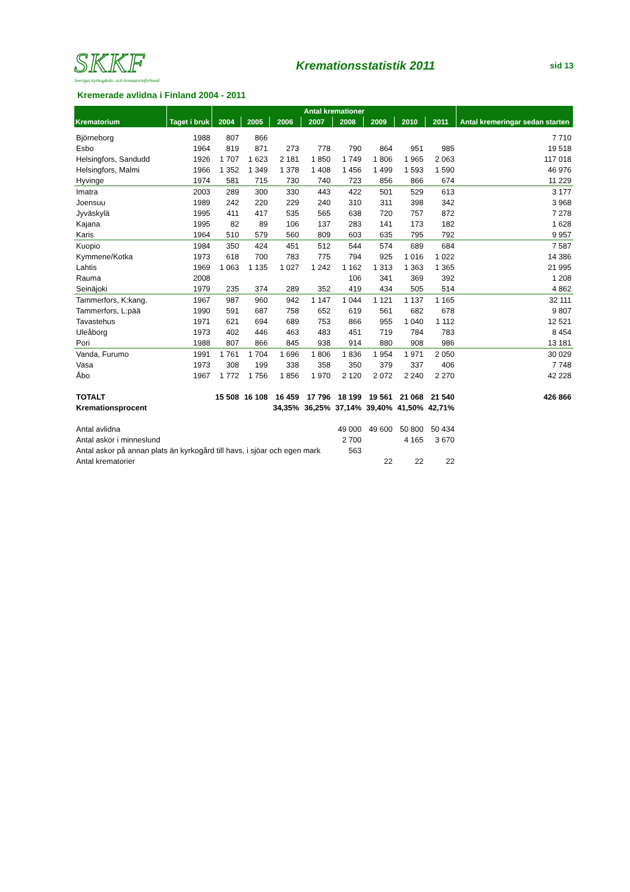SKKF
Sveriges kyrkogårds- och krematorieförbund
Kremationsstatistik 2011
sid 13
Kremerade avlidna i Finland 2004 - 2011
| Krematorium | Taget i bruk | Antal kremationer | | | | | | | | Antal kremeringar sedan starten |
| --- | --- | --- | --- | --- | --- | --- | --- | --- | --- | --- |
| | | 2004 | 2005 | 2006 | 2007 | 2008 | 2009 | 2010 | 2011 | |
| Björneborg | 1988 | 807 | 866 | | | | | | | 7 710 |
| Esbo | 1964 | 819 | 871 | 273 | 778 | 790 | 864 | 951 | 985 | 19 518 |
| Helsingfors, Sandudd | 1926 | 1 707 | 1 623 | 2 181 | 1 850 | 1 749 | 1 806 | 1 965 | 2 063 | 117 018 |
| Helsingfors, Malmi | 1966 | 1 352 | 1 349 | 1 378 | 1 408 | 1 456 | 1 499 | 1 593 | 1 590 | 46 976 |
| Hyvinge | 1974 | 581 | 715 | 730 | 740 | 723 | 856 | 866 | 674 | 11 229 |
| Imatra | 2003 | 289 | 300 | 330 | 443 | 422 | 501 | 529 | 613 | 3 177 |
| Joensuu | 1989 | 242 | 220 | 229 | 240 | 310 | 311 | 398 | 342 | 3 968 |
| Jyväskylä | 1995 | 411 | 417 | 535 | 565 | 638 | 720 | 757 | 872 | 7 278 |
| Kajana | 1995 | 82 | 89 | 106 | 137 | 283 | 141 | 173 | 182 | 1 628 |
| Karis | 1964 | 510 | 579 | 560 | 809 | 603 | 635 | 795 | 792 | 9 957 |
| Kuopio | 1984 | 350 | 424 | 451 | 512 | 544 | 574 | 689 | 684 | 7 587 |
| Kymmene/Kotka | 1973 | 618 | 700 | 783 | 775 | 794 | 925 | 1 016 | 1 022 | 14 386 |
| Lahtis | 1969 | 1 063 | 1 135 | 1 027 | 1 242 | 1 162 | 1 313 | 1 363 | 1 365 | 21 995 |
| Rauma | 2008 | | | | | 106 | 341 | 369 | 392 | 1 208 |
| Seinäjoki | 1979 | 235 | 374 | 289 | 352 | 419 | 434 | 505 | 514 | 4 862 |
| Tammerfors, K:kang. | 1967 | 987 | 960 | 942 | 1 147 | 1 044 | 1 121 | 1 137 | 1 165 | 32 111 |
| Tammerfors, L:pää | 1990 | 591 | 687 | 758 | 652 | 619 | 561 | 682 | 678 | 9 807 |
| Tavastehus | 1971 | 621 | 694 | 689 | 753 | 866 | 955 | 1 040 | 1 112 | 12 521 |
| Uleåborg | 1973 | 402 | 446 | 463 | 483 | 451 | 719 | 784 | 783 | 8 454 |
| Pori | 1988 | 807 | 866 | 845 | 938 | 914 | 880 | 908 | 986 | 13 181 |
| Vanda, Furumo | 1991 | 1 761 | 1 704 | 1 696 | 1 806 | 1 836 | 1 954 | 1 971 | 2 050 | 30 029 |
| Vasa | 1973 | 308 | 199 | 338 | 358 | 350 | 379 | 337 | 406 | 7 748 |
| Åbo | 1967 | 1 772 | 1 756 | 1 856 | 1 970 | 2 120 | 2 072 | 2 240 | 2 270 | 42 228 |
| TOTALT | | 15 508 | 16 108 | 16 459 | 17 796 | 18 199 | 19 561 | 21 068 | 21 540 | 426 866 |
| Kremationsprocent | | | | 34,35% | 36,25% | 37,14% | 39,40% | 41,50% | 42,71% | |
| Antal avlidna | | | | | | 49 000 | 49 600 | 50 800 | 50 434 | |
| Antal askor i minneslund | | | | | | 2 700 | | 4 165 | 3 670 | |
| Antal askor på annan plats än kyrkogård till havs, i sjöar och egen mark | | | | | | 563 | | | | |
| Antal krematorier | | | | | | | 22 | 22 | 22 | |